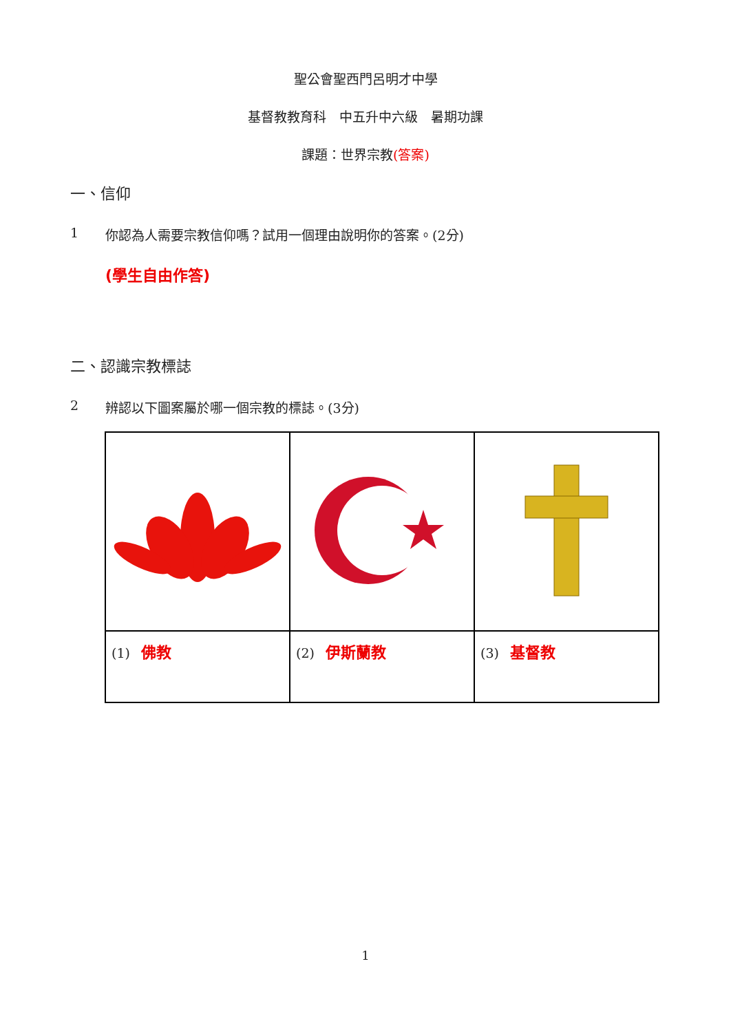聖公會聖西門呂明才中學
基督教教育科　中五升中六級　暑期功課
課題：世界宗教(答案)
一、信仰
1 你認為人需要宗教信仰嗎？試用一個理由說明你的答案。(2分)
(學生自由作答)
二、認識宗教標誌
2 辨認以下圖案屬於哪一個宗教的標誌。(3分)
| (1) 佛教 | (2) 伊斯蘭教 | (3) 基督教 |
1